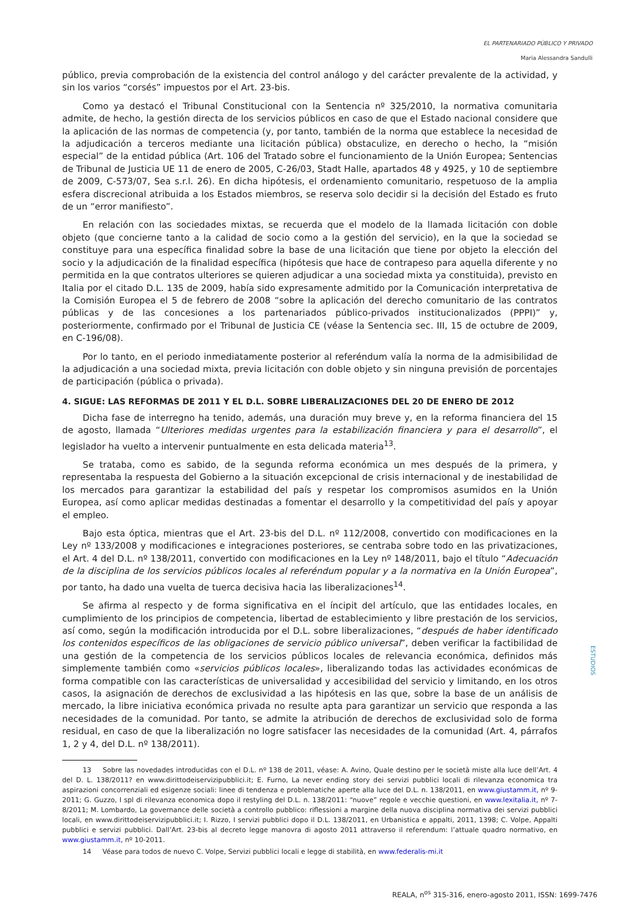EL PARTENARIADO PÚBLICO Y PRIVADO
Maria Alessandra Sandulli
público, previa comprobación de la existencia del control análogo y del carácter prevalente de la actividad, y sin los varios “corsés” impuestos por el Art. 23-bis.
Como ya destacó el Tribunal Constitucional con la Sentencia nº 325/2010, la normativa comunitaria admite, de hecho, la gestión directa de los servicios públicos en caso de que el Estado nacional considere que la aplicación de las normas de competencia (y, por tanto, también de la norma que establece la necesidad de la adjudicación a terceros mediante una licitación pública) obstaculize, en derecho o hecho, la “misión especial” de la entidad pública (Art. 106 del Tratado sobre el funcionamiento de la Unión Europea; Sentencias de Tribunal de Justicia UE 11 de enero de 2005, C-26/03, Stadt Halle, apartados 48 y 4925, y 10 de septiembre de 2009, C-573/07, Sea s.r.l. 26). En dicha hipótesis, el ordenamiento comunitario, respetuoso de la amplia esfera discrecional atribuida a los Estados miembros, se reserva solo decidir si la decisión del Estado es fruto de un “error manifiesto”.
En relación con las sociedades mixtas, se recuerda que el modelo de la llamada licitación con doble objeto (que concierne tanto a la calidad de socio como a la gestión del servicio), en la que la sociedad se constituye para una específica finalidad sobre la base de una licitación que tiene por objeto la elección del socio y la adjudicación de la finalidad específica (hipótesis que hace de contrapeso para aquella diferente y no permitida en la que contratos ulteriores se quieren adjudicar a una sociedad mixta ya constituida), previsto en Italia por el citado D.L. 135 de 2009, había sido expresamente admitido por la Comunicación interpretativa de la Comisión Europea el 5 de febrero de 2008 “sobre la aplicación del derecho comunitario de las contratos públicas y de las concesiones a los partenariados público-privados institucionalizados (PPPI)” y, posteriormente, confirmado por el Tribunal de Justicia CE (véase la Sentencia sec. III, 15 de octubre de 2009, en C-196/08).
Por lo tanto, en el periodo inmediatamente posterior al referéndum valía la norma de la admisibilidad de la adjudicación a una sociedad mixta, previa licitación con doble objeto y sin ninguna previsión de porcentajes de participación (pública o privada).
4. SIGUE: LAS REFORMAS DE 2011 Y EL D.L. SOBRE LIBERALIZACIONES DEL 20 DE ENERO DE 2012
Dicha fase de interregno ha tenido, además, una duración muy breve y, en la reforma financiera del 15 de agosto, llamada “Ulteriores medidas urgentes para la estabilización financiera y para el desarrollo”, el legislador ha vuelto a intervenir puntualmente en esta delicada materia<sup>13</sup>.
Se trataba, como es sabido, de la segunda reforma económica un mes después de la primera, y representaba la respuesta del Gobierno a la situación excepcional de crisis internacional y de inestabilidad de los mercados para garantizar la estabilidad del país y respetar los compromisos asumidos en la Unión Europea, así como aplicar medidas destinadas a fomentar el desarrollo y la competitividad del país y apoyar el empleo.
Bajo esta óptica, mientras que el Art. 23-bis del D.L. nº 112/2008, convertido con modificaciones en la Ley nº 133/2008 y modificaciones e integraciones posteriores, se centraba sobre todo en las privatizaciones, el Art. 4 del D.L. nº 138/2011, convertido con modificaciones en la Ley nº 148/2011, bajo el título “Adecuación de la disciplina de los servicios públicos locales al referéndum popular y a la normativa en la Unión Europea”, por tanto, ha dado una vuelta de tuerca decisiva hacia las liberalizaciones<sup>14</sup>.
Se afirma al respecto y de forma significativa en el íncipit del artículo, que las entidades locales, en cumplimiento de los principios de competencia, libertad de establecimiento y libre prestación de los servicios, así como, según la modificación introducida por el D.L. sobre liberalizaciones, “después de haber identificado los contenidos específicos de las obligaciones de servicio público universal”, deben verificar la factibilidad de una gestión de la competencia de los servicios públicos locales de relevancia económica, definidos más simplemente también como «servicios públicos locales», liberalizando todas las actividades económicas de forma compatible con las características de universalidad y accesibilidad del servicio y limitando, en los otros casos, la asignación de derechos de exclusividad a las hipótesis en las que, sobre la base de un análisis de mercado, la libre iniciativa económica privada no resulte apta para garantizar un servicio que responda a las necesidades de la comunidad. Por tanto, se admite la atribución de derechos de exclusividad solo de forma residual, en caso de que la liberalización no logre satisfacer las necesidades de la comunidad (Art. 4, párrafos 1, 2 y 4, del D.L. nº 138/2011).
13 Sobre las novedades introducidas con el D.L. nº 138 de 2011, véase: A. Avino, Quale destino per le società miste alla luce dell’Art. 4 del D. L. 138/2011? en www.dirittodeiservizipubblici.it; E. Furno, La never ending story dei servizi pubblici locali di rilevanza economica tra aspirazioni concorrenziali ed esigenze sociali: linee di tendenza e problematiche aperte alla luce del D.L. n. 138/2011, en www.giustamm.it, nº 9-2011; G. Guzzo, I spl di rilevanza economica dopo il restyling del D.L. n. 138/2011: “nuove” regole e vecchie questioni, en www.lexitalia.it, nº 7-8/2011; M. Lombardo, La governance delle società a controllo pubblico: riflessioni a margine della nuova disciplina normativa dei servizi pubblici locali, en www.dirittodeiservizipubblici.it; I. Rizzo, I servizi pubblici dopo il D.L. 138/2011, en Urbanistica e appalti, 2011, 1398; C. Volpe, Appalti pubblici e servizi pubblici. Dall’Art. 23-bis al decreto legge manovra di agosto 2011 attraverso il referendum: l’attuale quadro normativo, en www.giustamm.it, nº 10-2011.
14 Véase para todos de nuevo C. Volpe, Servizi pubblici locali e legge di stabilità, en www.federalis-mi.it
REALA, n<sup>os</sup> 315-316, enero-agosto 2011, ISSN: 1699-7476
ESTUDIOS